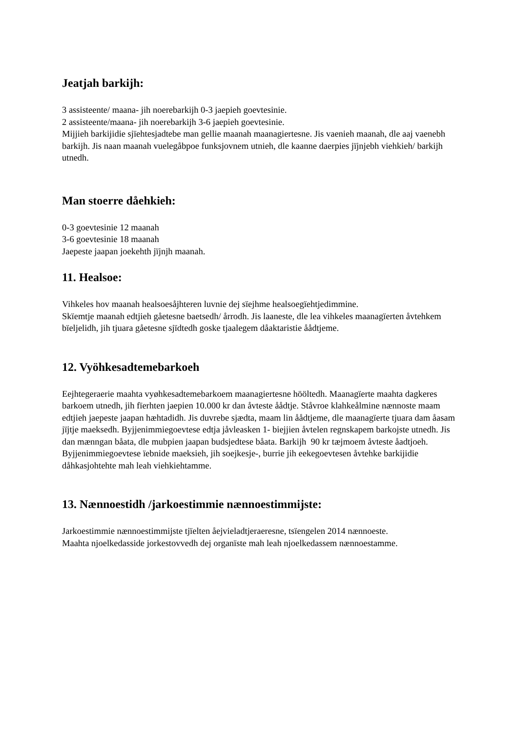Jeatjah barkijh:
3 assisteente/ maana- jih noerebarkijh 0-3 jaepieh goevtesinie.
2 assisteente/maana- jih noerebarkijh 3-6 jaepieh goevtesinie.
Mijjieh barkijidie sjïehtesjadtebe man gellie maanah maanagiertesne. Jis vaenieh maanah, dle aaj vaenebh barkijh. Jis naan maanah vuelegåbpoe funksjovnem utnieh, dle kaanne daerpies jïjnjebh viehkieh/ barkijh utnedh.
Man stoerre dåehkieh:
0-3 goevtesinie 12 maanah
3-6 goevtesinie 18 maanah
Jaepeste jaapan joekehth jïjnjh maanah.
11. Healsoe:
Vihkeles hov maanah healsoesåjhteren luvnie dej sïejhme healsoegïehtjedimmine.
Skïemtje maanah edtjieh gåetesne baetsedh/ årrodh. Jis laaneste, dle lea vihkeles maanagïerten åvtehkem bïeljelidh, jih tjuara gåetesne sjïdtedh goske tjaalegem dåaktaristie åådtjeme.
12. Vyöhkesadtemebarkoeh
Eejhtegeraerie maahta vyøhkesadtemebarkoem maanagiertesne hööltedh. Maanagïerte maahta dagkeres barkoem utnedh, jih fïerhten jaepien 10.000 kr dan åvteste åådtje. Ståvroe klahkeålmine nænnoste maam edtjieh jaepeste jaapan hæhtadidh. Jis duvrebe sjædta, maam lin åådtjeme, dle maanagïerte tjuara dam åasam jïjtje maeksedh. Byjjenimmiegoevtese edtja jåvleasken 1- biejjien åvtelen regnskapem barkojste utnedh. Jis dan mænngan båata, dle mubpien jaapan budsjedtese båata. Barkijh 90 kr tæjmoem åvteste åadtjoeh. Byjjenimmiegoevtese ïebnide maeksieh, jih soejkesje-, burrie jih eekegoevtesen åvtehke barkijidie dåhkasjohtehte mah leah viehkiehtamme.
13. Nænnoestidh /jarkoestimmie nænnoestimmijste:
Jarkoestimmie nænnoestimmijste tjïelten åejvieladtjeraeresne, tsïengelen 2014 nænnoeste.
Maahta njoelkedasside jorkestovvedh dej organïste mah leah njoelkedassem nænnoestamme.